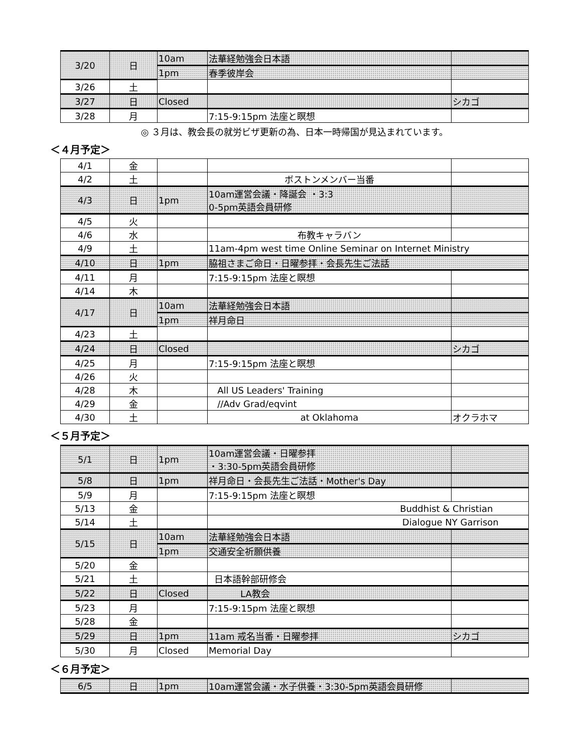| 3/20 | 日 | 10am | 法華経勉強会日本語 | |
| | | 1pm | 春季彼岸会 | |
| 3/26 | 土 | | | |
| 3/27 | 日 | Closed | | シカゴ |
| 3/28 | 月 | | 7:15-9:15pm 法座と瞑想 | |
◎ ３月は、教会長の就労ビザ更新の為、日本一時帰国が見込まれています。
＜４月予定＞
| 4/1 | 金 | | | |
| 4/2 | 土 | | ボストンメンバー当番 | |
| 4/3 | 日 | 1pm | 10am運営会議・降誕会 ・3:3 0-5pm英語会員研修 | |
| 4/5 | 火 | | | |
| 4/6 | 水 | | 布教キャラバン | |
| 4/9 | 土 | | 11am-4pm west time Online Seminar on Internet Ministry | |
| 4/10 | 日 | 1pm | 脇祖さまご命日・日曜参拝・会長先生ご法話 | |
| 4/11 | 月 | | 7:15-9:15pm 法座と瞑想 | |
| 4/14 | 木 | | | |
| 4/17 | 日 | 10am | 法華経勉強会日本語 | |
| | | 1pm | 祥月命日 | |
| 4/23 | 土 | | | |
| 4/24 | 日 | Closed | | シカゴ |
| 4/25 | 月 | | 7:15-9:15pm 法座と瞑想 | |
| 4/26 | 火 | | | |
| 4/28 | 木 | | All US Leaders' Training | |
| 4/29 | 金 | | //Adv Grad/eqvint | |
| 4/30 | 土 | | at Oklahoma | オクラホマ |
＜５月予定＞
| 5/1 | 日 | 1pm | 10am運営会議・日曜参拝 ・3:30-5pm英語会員研修 | |
| 5/8 | 日 | 1pm | 祥月命日・会長先生ご法話・Mother's Day | |
| 5/9 | 月 | | 7:15-9:15pm 法座と瞑想 | |
| 5/13 | 金 | | Buddhist & Christian | |
| 5/14 | 土 | | Dialogue NY Garrison | |
| 5/15 | 日 | 10am | 法華経勉強会日本語 | |
| | | 1pm | 交通安全祈願供養 | |
| 5/20 | 金 | | | |
| 5/21 | 土 | | 日本語幹部研修会 | |
| 5/22 | 日 | Closed | LA教会 | |
| 5/23 | 月 | | 7:15-9:15pm 法座と瞑想 | |
| 5/28 | 金 | | | |
| 5/29 | 日 | 1pm | 11am 戒名当番・日曜参拝 | シカゴ |
| 5/30 | 月 | Closed | Memorial Day | |
＜６月予定＞
| 6/5 | 日 | 1pm | 10am運営会議・水子供養・3:30-5pm英語会員研修 | |